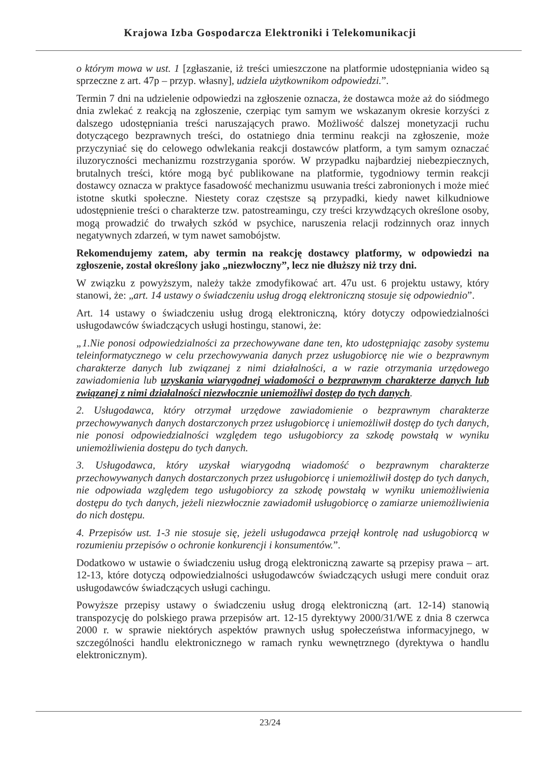Krajowa Izba Gospodarcza Elektroniki i Telekomunikacji
o którym mowa w ust. 1 [zgłaszanie, iż treści umieszczone na platformie udostępniania wideo są sprzeczne z art. 47p – przyp. własny], udziela użytkownikom odpowiedzi.”.
Termin 7 dni na udzielenie odpowiedzi na zgłoszenie oznacza, że dostawca może aż do siódmego dnia zwlekać z reakcją na zgłoszenie, czerpiąc tym samym we wskazanym okresie korzyści z dalszego udostępniania treści naruszających prawo. Możliwość dalszej monetyzacji ruchu dotyczącego bezprawnych treści, do ostatniego dnia terminu reakcji na zgłoszenie, może przyczyniać się do celowego odwlekania reakcji dostawców platform, a tym samym oznaczać iluzoryczności mechanizmu rozstrzygania sporów. W przypadku najbardziej niebezpiecznych, brutalnych treści, które mogą być publikowane na platformie, tygodniowy termin reakcji dostawcy oznacza w praktyce fasadowość mechanizmu usuwania treści zabronionych i może mieć istotne skutki społeczne. Niestety coraz częstsze są przypadki, kiedy nawet kilkudniowe udostępnienie treści o charakterze tzw. patostreamingu, czy treści krzywdzących określone osoby, mogą prowadzić do trwałych szkód w psychice, naruszenia relacji rodzinnych oraz innych negatywnych zdarzeń, w tym nawet samobójstw.
Rekomendujemy zatem, aby termin na reakcję dostawcy platformy, w odpowiedzi na zgłoszenie, został określony jako „niezwłoczny”, lecz nie dłuższy niż trzy dni.
W związku z powyższym, należy także zmodyfikować art. 47u ust. 6 projektu ustawy, który stanowi, że: „art. 14 ustawy o świadczeniu usług drogą elektroniczną stosuje się odpowiednio”.
Art. 14 ustawy o świadczeniu usług drogą elektroniczną, który dotyczy odpowiedzialności usługodawców świadczących usługi hostingu, stanowi, że:
„1.Nie ponosi odpowiedzialności za przechowywane dane ten, kto udostępniając zasoby systemu teleinformatycznego w celu przechowywania danych przez usługobiorcę nie wie o bezprawnym charakterze danych lub związanej z nimi działalności, a w razie otrzymania urzędowego zawiadomienia lub uzyskania wiarygodnej wiadomości o bezprawnym charakterze danych lub związanej z nimi działalności niezwłocznie uniemożliwi dostęp do tych danych.
2. Usługodawca, który otrzymał urzędowe zawiadomienie o bezprawnym charakterze przechowywanych danych dostarczonych przez usługobiorcę i uniemożliwił dostęp do tych danych, nie ponosi odpowiedzialności względem tego usługobiorcy za szkodę powstałą w wyniku uniemożliwienia dostępu do tych danych.
3. Usługodawca, który uzyskał wiarygodną wiadomość o bezprawnym charakterze przechowywanych danych dostarczonych przez usługobiorcę i uniemożliwił dostęp do tych danych, nie odpowiada względem tego usługobiorcy za szkodę powstałą w wyniku uniemożliwienia dostępu do tych danych, jeżeli niezwłocznie zawiadomił usługobiorcę o zamiarze uniemożliwienia do nich dostępu.
4. Przepisów ust. 1-3 nie stosuje się, jeżeli usługodawca przejął kontrolę nad usługobiorcą w rozumieniu przepisów o ochronie konkurencji i konsumentów.”.
Dodatkowo w ustawie o świadczeniu usług drogą elektroniczną zawarte są przepisy prawa – art. 12-13, które dotyczą odpowiedzialności usługodawców świadczących usługi mere conduit oraz usługodawców świadczących usługi cachingu.
Powyższe przepisy ustawy o świadczeniu usług drogą elektroniczną (art. 12-14) stanowią transpozycję do polskiego prawa przepisów art. 12-15 dyrektywy 2000/31/WE z dnia 8 czerwca 2000 r. w sprawie niektórych aspektów prawnych usług społeczeństwa informacyjnego, w szczególności handlu elektronicznego w ramach rynku wewnętrznego (dyrektywa o handlu elektronicznym).
23/24